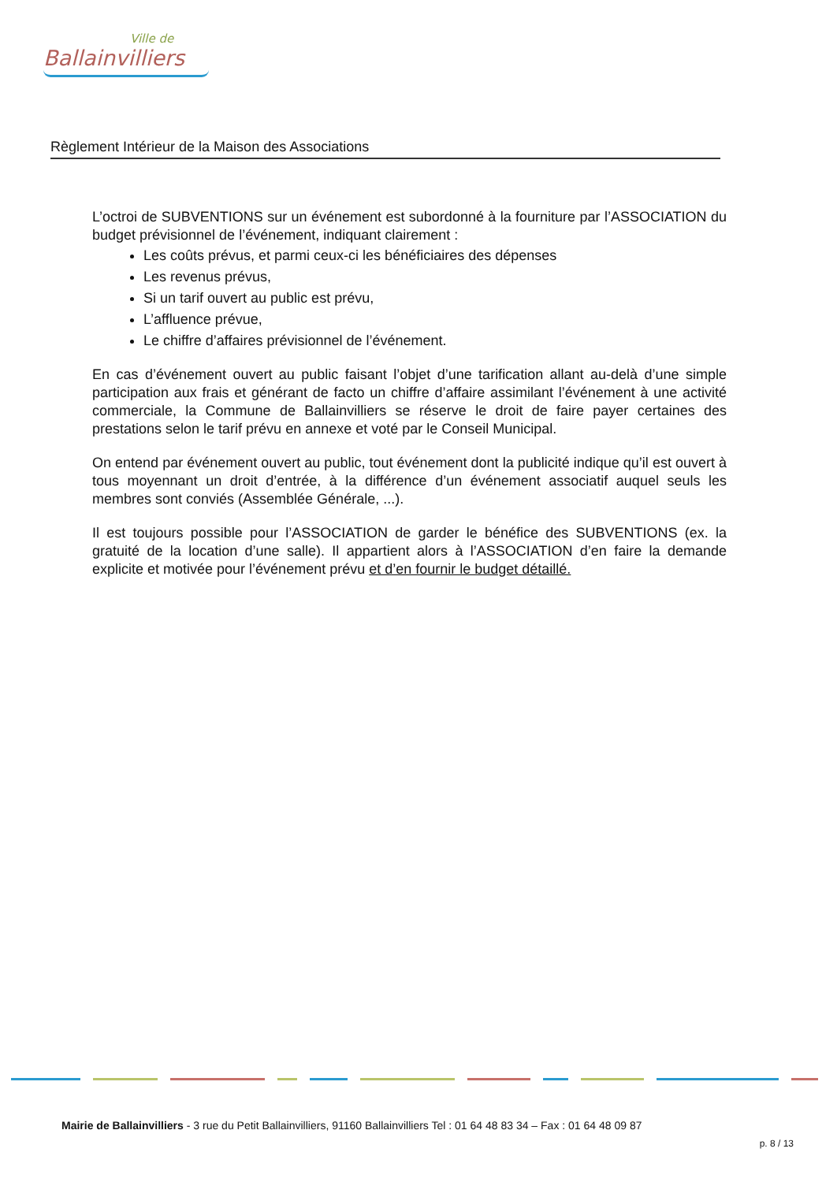Ville de
Ballainvilliers
Règlement Intérieur de la Maison des Associations
L’octroi de SUBVENTIONS sur un événement est subordonné à la fourniture par l’ASSOCIATION du budget prévisionnel de l’événement, indiquant clairement :
Les coûts prévus, et parmi ceux-ci les bénéficiaires des dépenses
Les revenus prévus,
Si un tarif ouvert au public est prévu,
L’affluence prévue,
Le chiffre d’affaires prévisionnel de l’événement.
En cas d’événement ouvert au public faisant l’objet d’une tarification allant au-delà d’une simple participation aux frais et générant de facto un chiffre d’affaire assimilant l’événement à une activité commerciale, la Commune de Ballainvilliers se réserve le droit de faire payer certaines des prestations selon le tarif prévu en annexe et voté par le Conseil Municipal.
On entend par événement ouvert au public, tout événement dont la publicité indique qu’il est ouvert à tous moyennant un droit d’entrée, à la différence d’un événement associatif auquel seuls les membres sont conviés (Assemblée Générale, ...).
Il est toujours possible pour l’ASSOCIATION de garder le bénéfice des SUBVENTIONS (ex. la gratuité de la location d’une salle). Il appartient alors à l’ASSOCIATION d’en faire la demande explicite et motivée pour l’événement prévu et d’en fournir le budget détaillé.
Mairie de Ballainvilliers - 3 rue du Petit Ballainvilliers, 91160 Ballainvilliers Tel : 01 64 48 83 34 – Fax : 01 64 48 09 87
p. 8 / 13